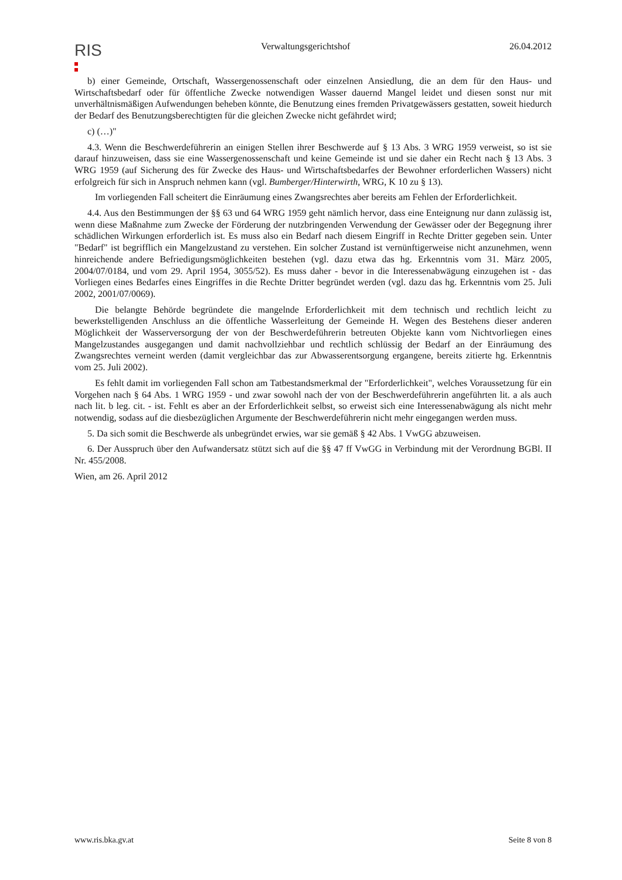RIS
Verwaltungsgerichtshof 26.04.2012
b) einer Gemeinde, Ortschaft, Wassergenossenschaft oder einzelnen Ansiedlung, die an dem für den Haus- und Wirtschaftsbedarf oder für öffentliche Zwecke notwendigen Wasser dauernd Mangel leidet und diesen sonst nur mit unverhältnismäßigen Aufwendungen beheben könnte, die Benutzung eines fremden Privatgewässers gestatten, soweit hiedurch der Bedarf des Benutzungsberechtigten für die gleichen Zwecke nicht gefährdet wird;
c) (…)"
4.3. Wenn die Beschwerdeführerin an einigen Stellen ihrer Beschwerde auf § 13 Abs. 3 WRG 1959 verweist, so ist sie darauf hinzuweisen, dass sie eine Wassergenossenschaft und keine Gemeinde ist und sie daher ein Recht nach § 13 Abs. 3 WRG 1959 (auf Sicherung des für Zwecke des Haus- und Wirtschaftsbedarfes der Bewohner erforderlichen Wassers) nicht erfolgreich für sich in Anspruch nehmen kann (vgl. Bumberger/Hinterwirth, WRG, K 10 zu § 13).
Im vorliegenden Fall scheitert die Einräumung eines Zwangsrechtes aber bereits am Fehlen der Erforderlichkeit.
4.4. Aus den Bestimmungen der §§ 63 und 64 WRG 1959 geht nämlich hervor, dass eine Enteignung nur dann zulässig ist, wenn diese Maßnahme zum Zwecke der Förderung der nutzbringenden Verwendung der Gewässer oder der Begegnung ihrer schädlichen Wirkungen erforderlich ist. Es muss also ein Bedarf nach diesem Eingriff in Rechte Dritter gegeben sein. Unter "Bedarf" ist begrifflich ein Mangelzustand zu verstehen. Ein solcher Zustand ist vernünftigerweise nicht anzunehmen, wenn hinreichende andere Befriedigungsmöglichkeiten bestehen (vgl. dazu etwa das hg. Erkenntnis vom 31. März 2005, 2004/07/0184, und vom 29. April 1954, 3055/52). Es muss daher - bevor in die Interessenabwägung einzugehen ist - das Vorliegen eines Bedarfes eines Eingriffes in die Rechte Dritter begründet werden (vgl. dazu das hg. Erkenntnis vom 25. Juli 2002, 2001/07/0069).
Die belangte Behörde begründete die mangelnde Erforderlichkeit mit dem technisch und rechtlich leicht zu bewerkstelligenden Anschluss an die öffentliche Wasserleitung der Gemeinde H. Wegen des Bestehens dieser anderen Möglichkeit der Wasserversorgung der von der Beschwerdeführerin betreuten Objekte kann vom Nichtvorliegen eines Mangelzustandes ausgegangen und damit nachvollziehbar und rechtlich schlüssig der Bedarf an der Einräumung des Zwangsrechtes verneint werden (damit vergleichbar das zur Abwasserentsorgung ergangene, bereits zitierte hg. Erkenntnis vom 25. Juli 2002).
Es fehlt damit im vorliegenden Fall schon am Tatbestandsmerkmal der "Erforderlichkeit", welches Voraussetzung für ein Vorgehen nach § 64 Abs. 1 WRG 1959 - und zwar sowohl nach der von der Beschwerdeführerin angeführten lit. a als auch nach lit. b leg. cit. - ist. Fehlt es aber an der Erforderlichkeit selbst, so erweist sich eine Interessenabwägung als nicht mehr notwendig, sodass auf die diesbezüglichen Argumente der Beschwerdeführerin nicht mehr eingegangen werden muss.
5. Da sich somit die Beschwerde als unbegründet erwies, war sie gemäß § 42 Abs. 1 VwGG abzuweisen.
6. Der Ausspruch über den Aufwandersatz stützt sich auf die §§ 47 ff VwGG in Verbindung mit der Verordnung BGBl. II Nr. 455/2008.
Wien, am 26. April 2012
www.ris.bka.gv.at Seite 8 von 8